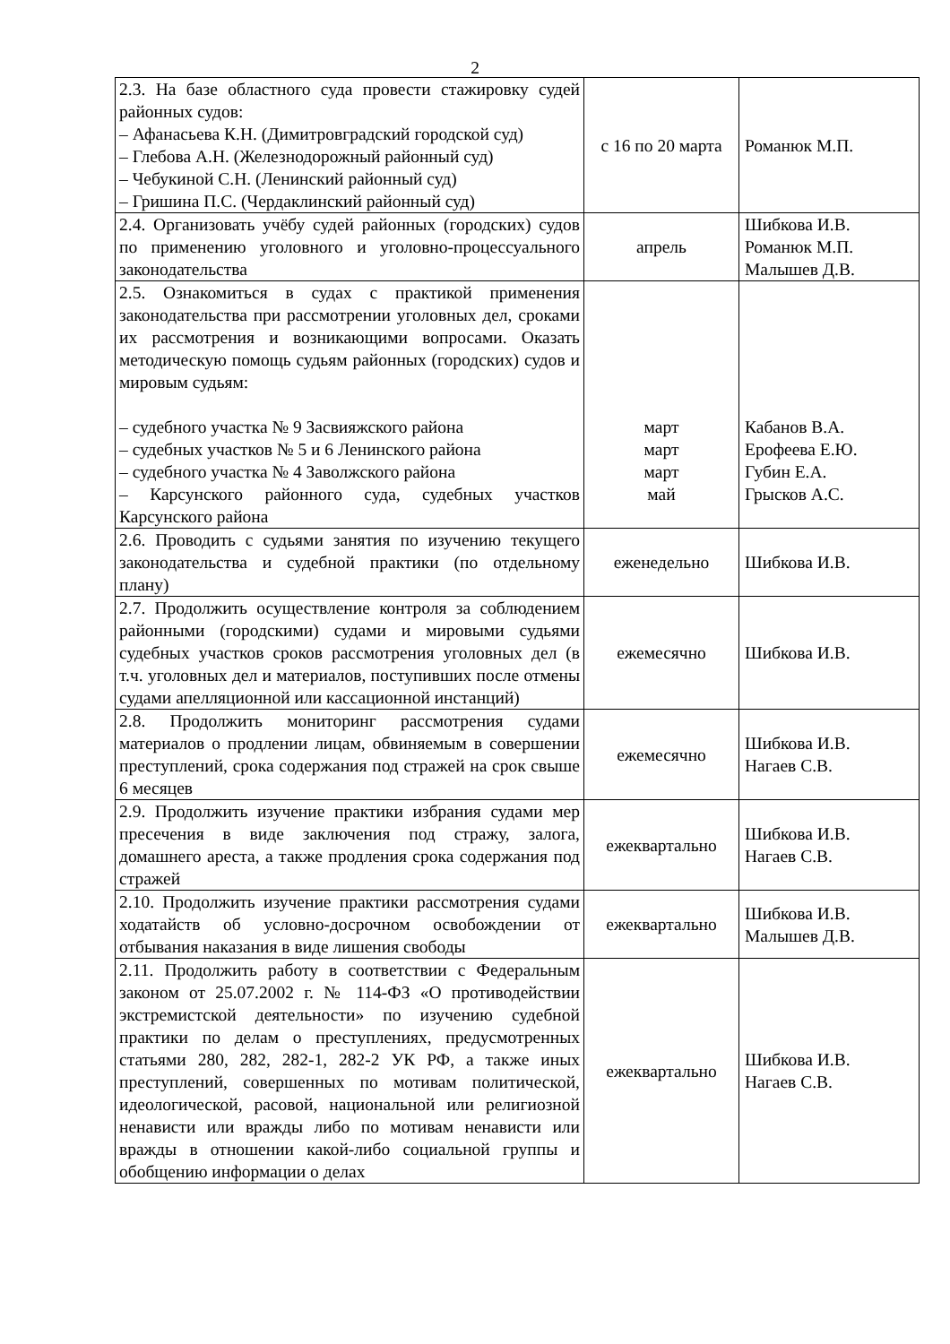2
| 2.3. На базе областного суда провести стажировку судей районных судов: – Афанасьева К.Н. (Димитровградский городской суд) – Глебова А.Н. (Железнодорожный районный суд) – Чебукиной С.Н. (Ленинский районный суд) – Гришина П.С. (Чердаклинский районный суд) | с 16 по 20 марта | Романюк М.П. |
| 2.4. Организовать учёбу судей районных (городских) судов по применению уголовного и уголовно-процессуального законодательства | апрель | Шибкова И.В. Романюк М.П. Малышев Д.В. |
| 2.5. Ознакомиться в судах с практикой применения законодательства при рассмотрении уголовных дел, сроками их рассмотрения и возникающими вопросами. Оказать методическую помощь судьям районных (городских) судов и мировым судьям: – судебного участка № 9 Засвияжского района – судебных участков № 5 и 6 Ленинского района – судебного участка № 4 Заволжского района – Карсунского районного суда, судебных участков Карсунского района | март март март май | Кабанов В.А. Ерофеева Е.Ю. Губин Е.А. Грысков А.С. |
| 2.6. Проводить с судьями занятия по изучению текущего законодательства и судебной практики (по отдельному плану) | еженедельно | Шибкова И.В. |
| 2.7. Продолжить осуществление контроля за соблюдением районными (городскими) судами и мировыми судьями судебных участков сроков рассмотрения уголовных дел (в т.ч. уголовных дел и материалов, поступивших после отмены судами апелляционной или кассационной инстанций) | ежемесячно | Шибкова И.В. |
| 2.8. Продолжить мониторинг рассмотрения судами материалов о продлении лицам, обвиняемым в совершении преступлений, срока содержания под стражей на срок свыше 6 месяцев | ежемесячно | Шибкова И.В. Нагаев С.В. |
| 2.9. Продолжить изучение практики избрания судами мер пресечения в виде заключения под стражу, залога, домашнего ареста, а также продления срока содержания под стражей | ежеквартально | Шибкова И.В. Нагаев С.В. |
| 2.10. Продолжить изучение практики рассмотрения судами ходатайств об условно-досрочном освобождении от отбывания наказания в виде лишения свободы | ежеквартально | Шибкова И.В. Малышев Д.В. |
| 2.11. Продолжить работу в соответствии с Федеральным законом от 25.07.2002 г. № 114-ФЗ «О противодействии экстремистской деятельности» по изучению судебной практики по делам о преступлениях, предусмотренных статьями 280, 282, 282-1, 282-2 УК РФ, а также иных преступлений, совершенных по мотивам политической, идеологической, расовой, национальной или религиозной ненависти или вражды либо по мотивам ненависти или вражды в отношении какой-либо социальной группы и обобщению информации о делах | ежеквартально | Шибкова И.В. Нагаев С.В. |